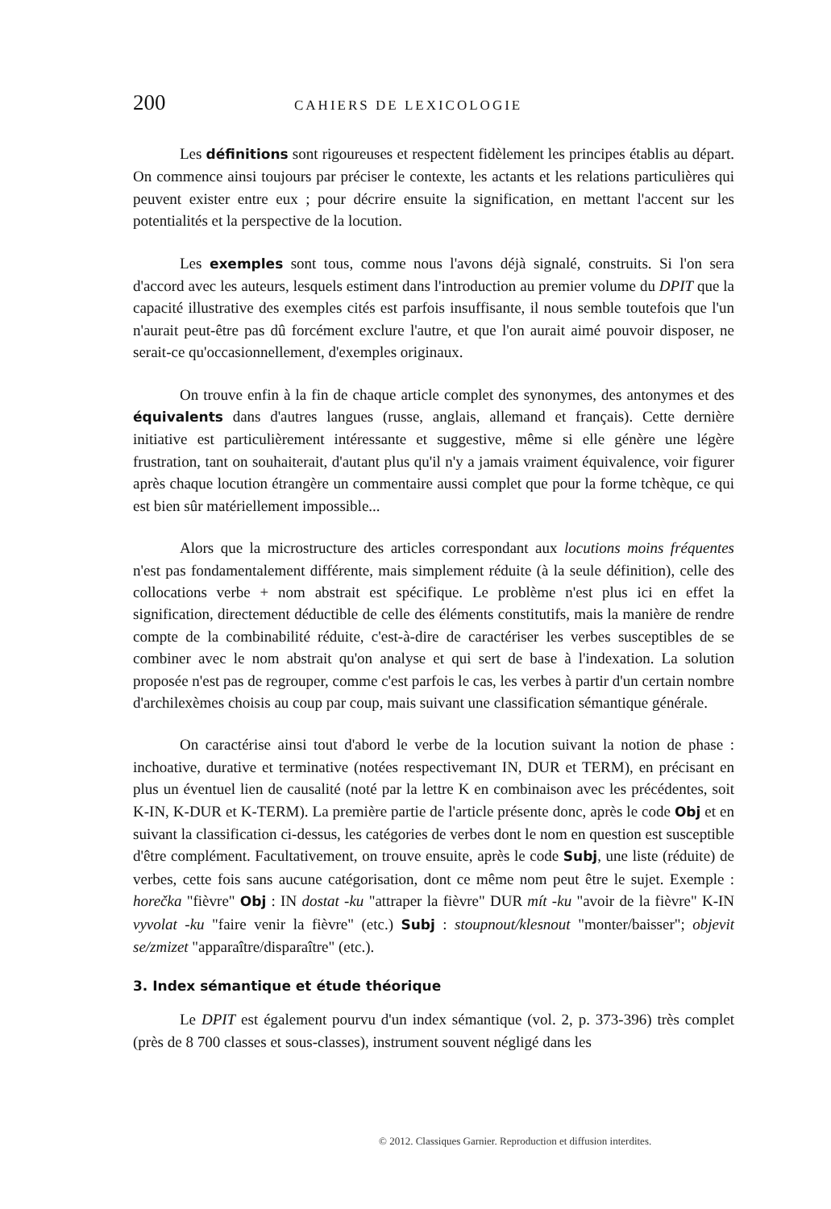200 CAHIERS DE LEXICOLOGIE
Les définitions sont rigoureuses et respectent fidèlement les principes établis au départ. On commence ainsi toujours par préciser le contexte, les actants et les relations particulières qui peuvent exister entre eux ; pour décrire ensuite la signification, en mettant l'accent sur les potentialités et la perspective de la locution.
Les exemples sont tous, comme nous l'avons déjà signalé, construits. Si l'on sera d'accord avec les auteurs, lesquels estiment dans l'introduction au premier volume du DPIT que la capacité illustrative des exemples cités est parfois insuffisante, il nous semble toutefois que l'un n'aurait peut-être pas dû forcément exclure l'autre, et que l'on aurait aimé pouvoir disposer, ne serait-ce qu'occasionnellement, d'exemples originaux.
On trouve enfin à la fin de chaque article complet des synonymes, des antonymes et des équivalents dans d'autres langues (russe, anglais, allemand et français). Cette dernière initiative est particulièrement intéressante et suggestive, même si elle génère une légère frustration, tant on souhaiterait, d'autant plus qu'il n'y a jamais vraiment équivalence, voir figurer après chaque locution étrangère un commentaire aussi complet que pour la forme tchèque, ce qui est bien sûr matériellement impossible...
Alors que la microstructure des articles correspondant aux locutions moins fréquentes n'est pas fondamentalement différente, mais simplement réduite (à la seule définition), celle des collocations verbe + nom abstrait est spécifique. Le problème n'est plus ici en effet la signification, directement déductible de celle des éléments constitutifs, mais la manière de rendre compte de la combinabilité réduite, c'est-à-dire de caractériser les verbes susceptibles de se combiner avec le nom abstrait qu'on analyse et qui sert de base à l'indexation. La solution proposée n'est pas de regrouper, comme c'est parfois le cas, les verbes à partir d'un certain nombre d'archilexèmes choisis au coup par coup, mais suivant une classification sémantique générale.
On caractérise ainsi tout d'abord le verbe de la locution suivant la notion de phase : inchoative, durative et terminative (notées respectivemant IN, DUR et TERM), en précisant en plus un éventuel lien de causalité (noté par la lettre K en combinaison avec les précédentes, soit K-IN, K-DUR et K-TERM). La première partie de l'article présente donc, après le code Obj et en suivant la classification ci-dessus, les catégories de verbes dont le nom en question est susceptible d'être complément. Facultativement, on trouve ensuite, après le code Subj, une liste (réduite) de verbes, cette fois sans aucune catégorisation, dont ce même nom peut être le sujet. Exemple : horečka "fièvre" Obj : IN dostat -ku "attraper la fièvre" DUR mít -ku "avoir de la fièvre" K-IN vyvolat -ku "faire venir la fièvre" (etc.) Subj : stoupnout/klesnout "monter/baisser"; objevit se/zmizet "apparaître/disparaître" (etc.).
3. Index sémantique et étude théorique
Le DPIT est également pourvu d'un index sémantique (vol. 2, p. 373-396) très complet (près de 8 700 classes et sous-classes), instrument souvent négligé dans les
© 2012. Classiques Garnier. Reproduction et diffusion interdites.